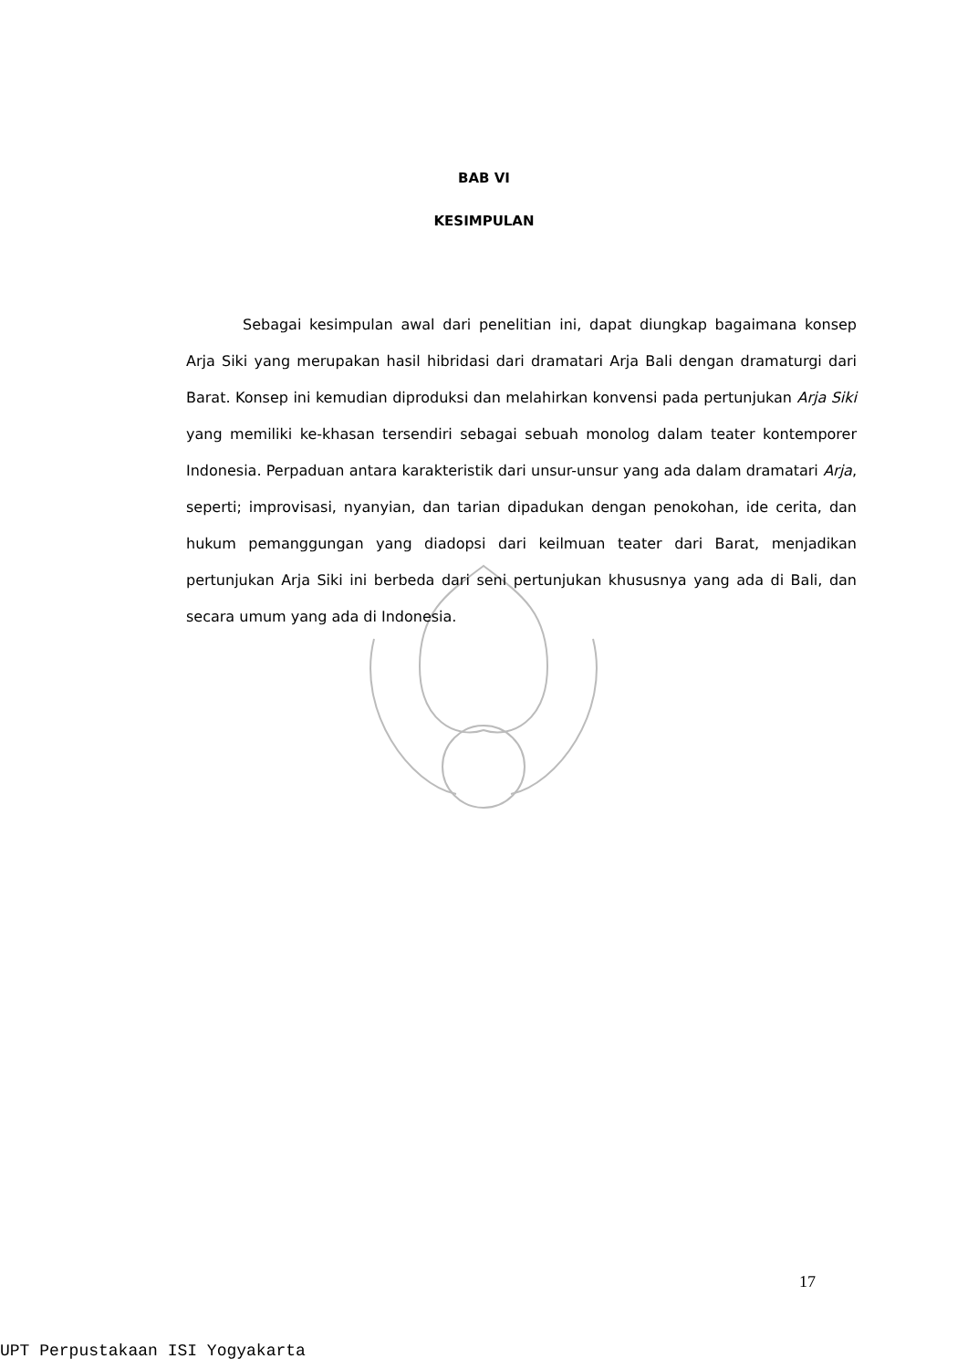BAB VI
KESIMPULAN
Sebagai kesimpulan awal dari penelitian ini, dapat diungkap bagaimana konsep Arja Siki yang merupakan hasil hibridasi dari dramatari Arja Bali dengan dramaturgi dari Barat. Konsep ini kemudian diproduksi dan melahirkan konvensi pada pertunjukan Arja Siki yang memiliki ke-khasan tersendiri sebagai sebuah monolog dalam teater kontemporer Indonesia. Perpaduan antara karakteristik dari unsur-unsur yang ada dalam dramatari Arja, seperti; improvisasi, nyanyian, dan tarian dipadukan dengan penokohan, ide cerita, dan hukum pemanggungan yang diadopsi dari keilmuan teater dari Barat, menjadikan pertunjukan Arja Siki ini berbeda dari seni pertunjukan khususnya yang ada di Bali, dan secara umum yang ada di Indonesia.
17
UPT Perpustakaan ISI Yogyakarta